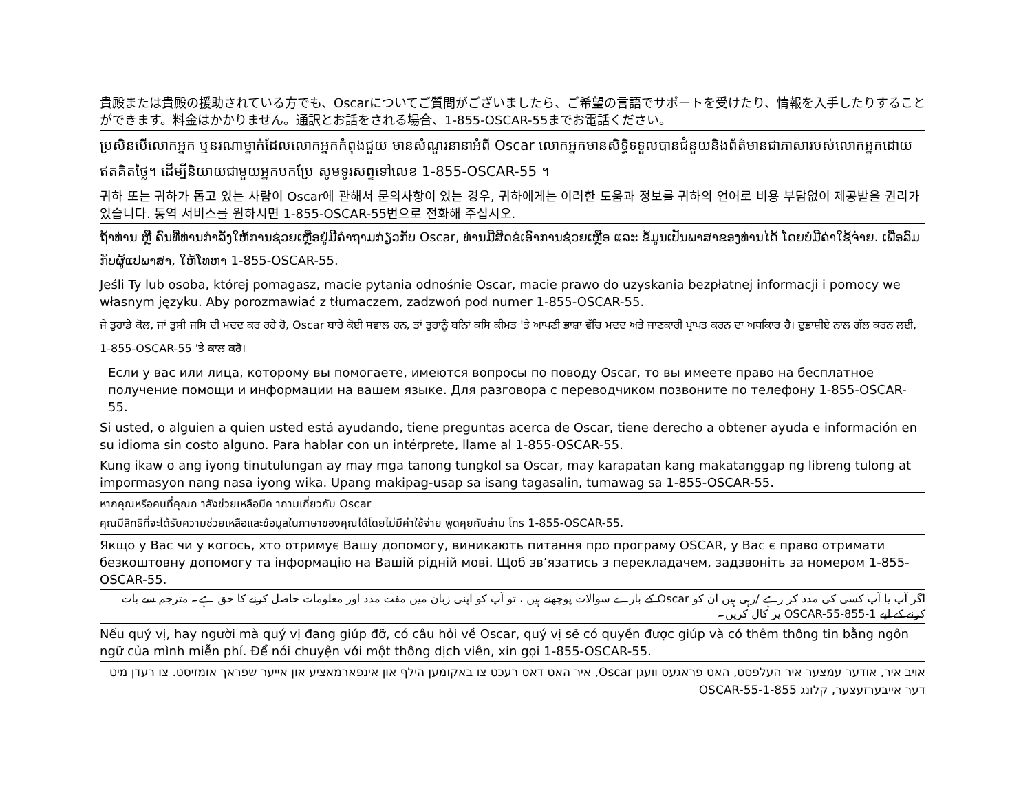貴殿または貴殿の援助されている方でも、Oscarについてご質問がございましたら、ご希望の言語でサポートを受けたり、情報を入手したりすることができます。料金はかかりません。通訳とお話をされる場合、1-855-OSCAR-55までお電話ください。
ប្រសិនបើលោកអ្នក ឬនរណាម្នាក់ដែលលោកអ្នកកំពុងជួយ មានសំណួរនានាអំពី Oscar លោកអ្នកមានសិទ្ធិទទួលបានជំនួយនិងព័ត៌មានជាភាសារបស់លោកអ្នកដោយឥតគិតថ្លៃ។ ដើម្បីនិយាយជាមួយអ្នកបកប្រែ សូមទូរសព្ទទៅលេខ 1-855-OSCAR-55 ។
귀하 또는 귀하가 돕고 있는 사람이 Oscar에 관해서 문의사항이 있는 경우, 귀하에게는 이러한 도움과 정보를 귀하의 언어로 비용 부담없이 제공받을 권리가 있습니다. 통역 서비스를 원하시면 1-855-OSCAR-55번으로 전화해 주십시오.
ຖ້າທ່ານ ຫຼື ຄົນທີ່ທ່ານກໍາລັງໃຫ້ການຊ່ວຍເຫຼືອຢູ່ມີຄໍາຖາມກ່ຽວກັບ Oscar, ທ່ານມີສິດຂໍເອົາການຊ່ວຍເຫຼືອ ແລະ ຂໍ້ມູນເປັນພາສາຂອງທ່ານໄດ້ ໂດຍບໍ່ມີຄ່າໃຊ້ຈ່າຍ. ເພື່ອລົມກັບຜູ້ແປພາສາ, ໃຫ້ໂທຫາ 1-855-OSCAR-55.
Jeśli Ty lub osoba, której pomagasz, macie pytania odnośnie Oscar, macie prawo do uzyskania bezpłatnej informacji i pomocy we własnym języku. Aby porozmawiać z tłumaczem, zadzwoń pod numer 1-855-OSCAR-55.
ਜੇ ਤੁਹਾਡੇ ਕੋਲ, ਜਾਂ ਤੁਸੀ ਜਸਿ ਦੀ ਮਦਦ ਕਰ ਰਹੇ ਹੋ, Oscar ਬਾਰੇ ਕੋਈ ਸਵਾਲ ਹਨ, ਤਾਂ ਤੁਹਾਨੂੰ ਬਨਿਾਂ ਕਸਿ ਕੀਮਤ 'ਤੇ ਆਪਣੀ ਭਾਸ਼ਾ ਵੱਚਿ ਮਦਦ ਅਤੇ ਜਾਣਕਾਰੀ ਪ੍ਰਾਪਤ ਕਰਨ ਦਾ ਅਧਕਿਾਰ ਹੈ। ਦੁਭਾਸ਼ੀਏ ਨਾਲ ਗੱਲ ਕਰਨ ਲਈ, 1-855-OSCAR-55 'ਤੇ ਕਾਲ ਕਰੋ।
Если у вас или лица, которому вы помогаете, имеются вопросы по поводу Oscar, то вы имеете право на бесплатное получение помощи и информации на вашем языке. Для разговора с переводчиком позвоните по телефону 1-855-OSCAR-55.
Si usted, o alguien a quien usted está ayudando, tiene preguntas acerca de Oscar, tiene derecho a obtener ayuda e información en su idioma sin costo alguno. Para hablar con un intérprete, llame al 1-855-OSCAR-55.
Kung ikaw o ang iyong tinutulungan ay may mga tanong tungkol sa Oscar, may karapatan kang makatanggap ng libreng tulong at impormasyon nang nasa iyong wika. Upang makipag-usap sa isang tagasalin, tumawag sa 1-855-OSCAR-55.
หากคุณหรือคนที่คุณก าลังช่วยเหลือมีค าถามเกี่ยวกับ Oscar
คุณมีสิทธิที่จะได้รับความช่วยเหลือและข้อมูลในภาษาของคุณได้โดยไม่มีค่าใช้จ่าย พูดคุยกับล่าม โทร 1-855-OSCAR-55.
Якщо у Вас чи у когось, хто отримує Вашу допомогу, виникають питання про програму OSCAR, у Вас є право отримати безкоштовну допомогу та інформацію на Вашій рідній мові. Щоб зв’язатись з перекладачем, задзвоніть за номером 1-855-OSCAR-55.
اگر آپ یا آپ کسی کی مدد کر رہے /رہی ہیں ان کو Oscar کے بارے سوالات پوچھنے ہیں ، تو آپ کو اپنی زبان میں مفت مدد اور معلومات حاصل کرنے کا حق ہے۔ مترجم سے بات کرنے کے لیے 1-855-OSCAR-55 پر کال کریں۔
Nếu quý vị, hay người mà quý vị đang giúp đỡ, có câu hỏi về Oscar, quý vị sẽ có quyền được giúp và có thêm thông tin bằng ngôn ngữ của mình miễn phí. Để nói chuyện với một thông dịch viên, xin gọi 1-855-OSCAR-55.
אויב איר, אודער עמצער איר העלפסט, האט פראגעס וועגן Oscar, איר האט דאס רעכט צו באקומען הילף און אינפארמאציע און אייער שפראך אומזיסט. צו רעדן מיט דער אייבערזעצער, קלונג 1-855-OSCAR-55